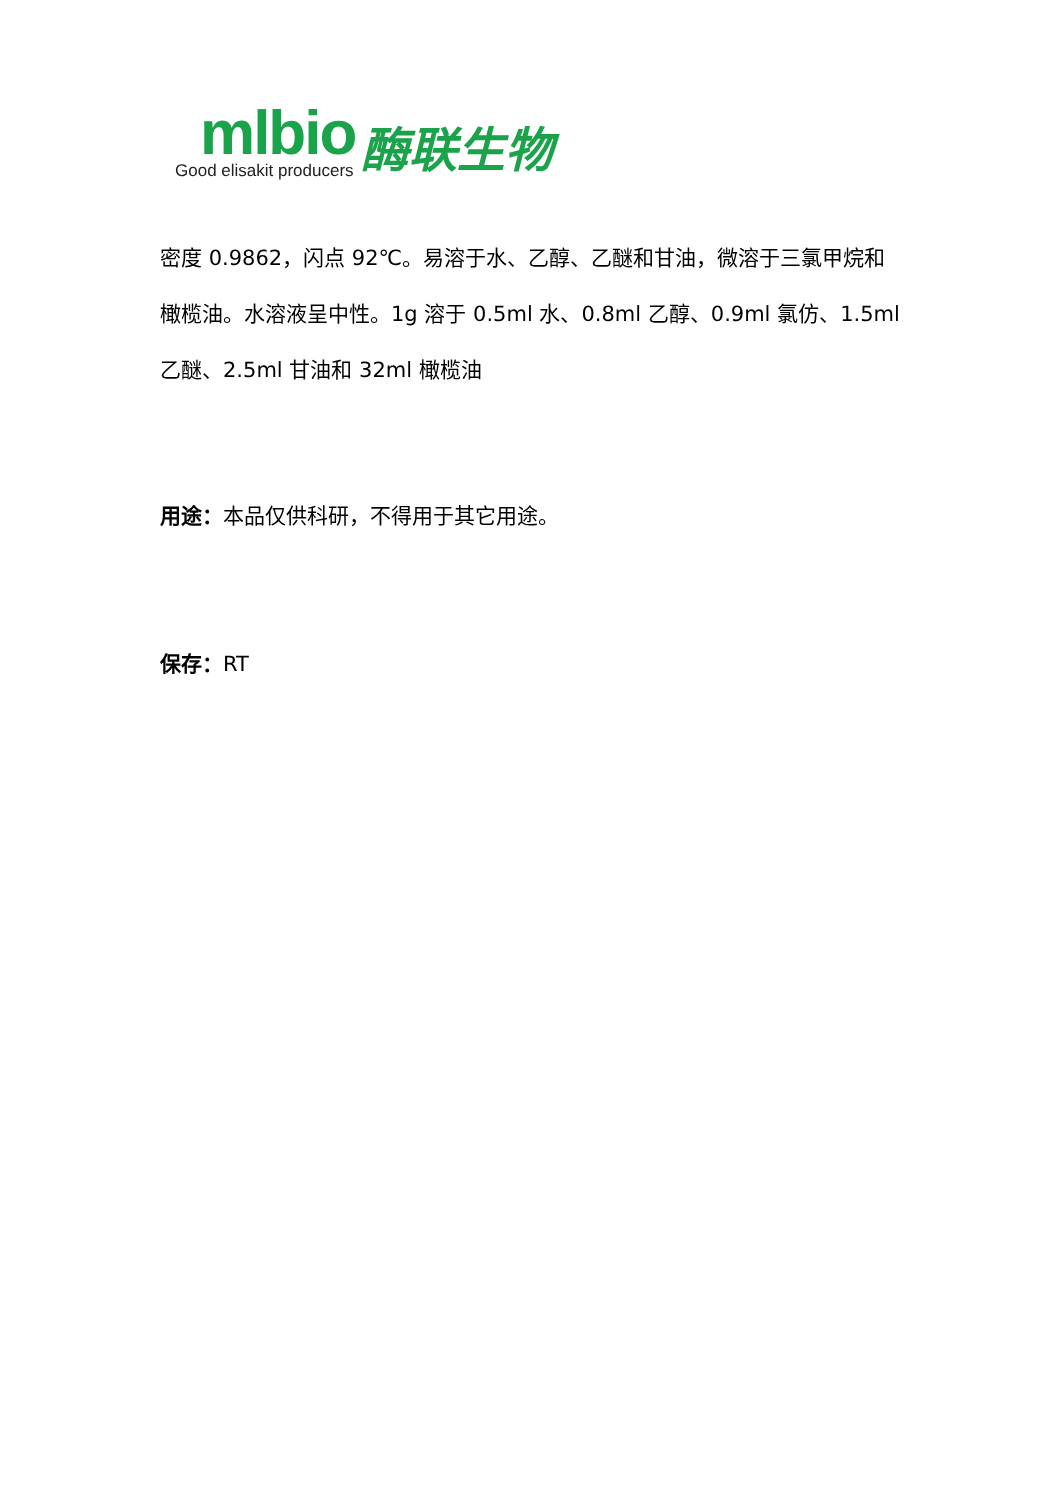mlbio
Good elisakit producers
酶联生物
密度 0.9862，闪点 92℃。易溶于水、乙醇、乙醚和甘油，微溶于三氯甲烷和橄榄油。水溶液呈中性。1g 溶于 0.5ml 水、0.8ml 乙醇、0.9ml 氯仿、1.5ml 乙醚、2.5ml 甘油和 32ml 橄榄油
用途：本品仅供科研，不得用于其它用途。
保存：RT